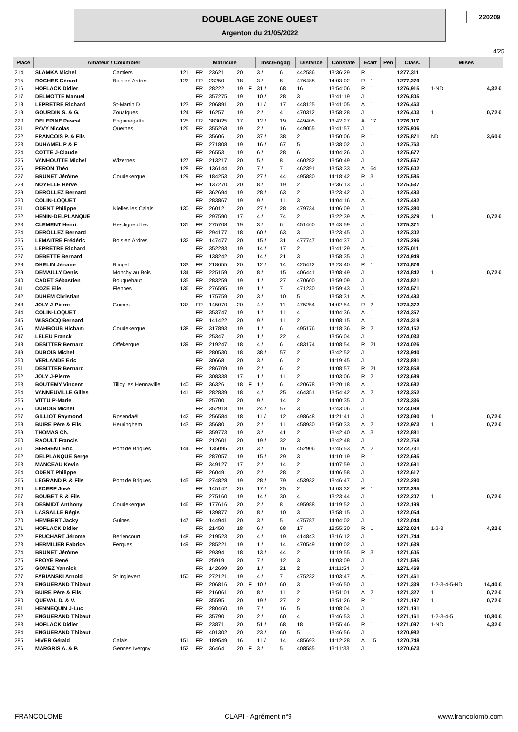DOUBLAGE ZONE OUEST
Argenton du 21/05/2022
220209
4/25
| Place | Amateur / Colombier | | | Matricule | | | | Insc/Engag | | Distance | Constaté | Ecart | | Pén | Class. | Mises | |
| --- | --- | --- | --- | --- | --- | --- | --- | --- | --- | --- | --- | --- | --- | --- | --- | --- | --- |
| 214 | SLAMKA Michel | Camiers | 121 | FR | 23621 | 20 | | 3 / | 6 | 442586 | 13:36:29 | R | 1 | | 1277,311 | | |
| 215 | ROCHES Gérard | Bois en Ardres | 122 | FR | 23250 | 18 | | 3 / | 8 | 476488 | 14:03:02 | R | 1 | | 1277,279 | | |
| 216 | HOFLACK Didier | | | FR | 28222 | 19 | F | 31 / | 68 | 16 | 13:54:06 | R | 1 | | 1276,915 | 1-ND | 4,32 € |
| 217 | DELMOTTE Manuel | | | FR | 357275 | 19 | | 10 / | 28 | 3 | 13:41:19 | J | | | 1276,805 | | |
| 218 | LEPRETRE Richard | St-Martin D | 123 | FR | 206891 | 20 | | 11 / | 17 | 448125 | 13:41:05 | A | 1 | | 1276,463 | | |
| 219 | GOURDIN S. & G. | Zouafques | 124 | FR | 16257 | 19 | | 2 / | 4 | 470312 | 13:58:28 | J | | | 1276,403 | 1 | 0,72 € |
| 220 | DELEPINE Pascal | Enguinegatte | 125 | FR | 383025 | 17 | | 12 / | 19 | 449405 | 13:42:27 | A | 17 | | 1276,117 | | |
| 221 | PAVY Nicolas | Quernes | 126 | FR | 355268 | 19 | | 2 / | 16 | 449055 | 13:41:57 | J | | | 1275,906 | | |
| 222 | FRANCOIS P. & Fils | | | FR | 35606 | 20 | | 37 / | 38 | 2 | 13:50:06 | R | 1 | | 1275,871 | ND | 3,60 € |
| 223 | DUHAMEL P & F | | | FR | 271808 | 19 | | 16 / | 67 | 5 | 13:38:02 | J | | | 1275,763 | | |
| 224 | COTTE J-Claude | | | FR | 26553 | 19 | | 6 / | 28 | 6 | 14:04:26 | J | | | 1275,677 | | |
| 225 | VANHOUTTE Michel | Wizernes | 127 | FR | 213217 | 20 | | 5 / | 8 | 460282 | 13:50:49 | J | | | 1275,667 | | |
| 226 | PERON Théo | | 128 | FR | 136144 | 20 | | 7 / | 7 | 462391 | 13:53:33 | A | 64 | | 1275,602 | | |
| 227 | BRUNET Jérôme | Coudekerque | 129 | FR | 184253 | 20 | | 27 / | 44 | 495880 | 14:18:42 | R | 3 | | 1275,585 | | |
| 228 | NOYELLE Hervé | | | FR | 137270 | 20 | | 8 / | 19 | 2 | 13:36:13 | J | | | 1275,537 | | |
| 229 | DEROLLEZ Bernard | | | FR | 362694 | 19 | | 28 / | 63 | 2 | 13:23:42 | J | | | 1275,493 | | |
| 230 | COLIN-LOQUET | | | FR | 283867 | 19 | | 9 / | 11 | 3 | 14:04:16 | A | 1 | | 1275,492 | | |
| 231 | ODENT Philippe | Nielles les Calais | 130 | FR | 26012 | 20 | | 27 / | 28 | 479734 | 14:06:09 | J | | | 1275,380 | | |
| 232 | HENIN-DELPLANQUE | | | FR | 297590 | 17 | | 4 / | 74 | 2 | 13:22:39 | A | 1 | | 1275,379 | 1 | 0,72 € |
| 233 | CLEMENT Henri | Hesdigneul les | 131 | FR | 275708 | 19 | | 3 / | 6 | 451460 | 13:43:59 | J | | | 1275,371 | | |
| 234 | DEROLLEZ Bernard | | | FR | 294177 | 18 | | 60 / | 63 | 3 | 13:23:45 | J | | | 1275,302 | | |
| 235 | LEMAITRE Frédéric | Bois en Ardres | 132 | FR | 147477 | 20 | | 15 / | 31 | 477747 | 14:04:37 | J | | | 1275,296 | | |
| 236 | LEPRETRE Richard | | | FR | 352283 | 19 | | 14 / | 17 | 2 | 13:41:29 | A | 1 | | 1275,011 | | |
| 237 | DEBETTE Bernard | | | FR | 138242 | 20 | | 14 / | 21 | 3 | 13:58:35 | J | | | 1274,949 | | |
| 238 | DHELIN Jérome | Blingel | 133 | FR | 218655 | 20 | | 12 / | 14 | 425412 | 13:23:40 | R | 1 | | 1274,876 | | |
| 239 | DEMAILLY Denis | Monchy au Bois | 134 | FR | 225159 | 20 | | 8 / | 15 | 406441 | 13:08:49 | J | | | 1274,842 | 1 | 0,72 € |
| 240 | CADET Sébastien | Bouquehaut | 135 | FR | 283259 | 19 | | 1 / | 27 | 470600 | 13:59:09 | J | | | 1274,821 | | |
| 241 | COZE Elie | Fiennes | 136 | FR | 276595 | 19 | | 1 / | 7 | 471230 | 13:59:43 | J | | | 1274,571 | | |
| 242 | DUHEM Christian | | | FR | 175759 | 20 | | 3 / | 10 | 5 | 13:58:31 | A | 1 | | 1274,493 | | |
| 243 | JOLY J-Pierre | Guines | 137 | FR | 145070 | 20 | | 4 / | 11 | 475254 | 14:02:54 | R | 2 | | 1274,372 | | |
| 244 | COLIN-LOQUET | | | FR | 353747 | 19 | | 1 / | 11 | 4 | 14:04:36 | A | 1 | | 1274,357 | | |
| 245 | WISSOCQ Bernard | | | FR | 141422 | 20 | | 9 / | 11 | 2 | 14:08:15 | A | 1 | | 1274,319 | | |
| 246 | MAHBOUB Hicham | Coudekerque | 138 | FR | 317893 | 19 | | 1 / | 6 | 495176 | 14:18:36 | R | 2 | | 1274,152 | | |
| 247 | LELEU Franck | | | FR | 25347 | 20 | | 1 / | 22 | 4 | 13:56:04 | J | | | 1274,033 | | |
| 248 | DESITTER Bernard | Offekerque | 139 | FR | 219247 | 18 | | 4 / | 6 | 483174 | 14:08:54 | R | 21 | | 1274,026 | | |
| 249 | DUBOIS Michel | | | FR | 280530 | 18 | | 38 / | 57 | 2 | 13:42:52 | J | | | 1273,940 | | |
| 250 | VERLANDE Eric | | | FR | 30668 | 20 | | 3 / | 6 | 2 | 14:19:45 | J | | | 1273,881 | | |
| 251 | DESITTER Bernard | | | FR | 286709 | 19 | | 2 / | 6 | 2 | 14:08:57 | R | 21 | | 1273,858 | | |
| 252 | JOLY J-Pierre | | | FR | 308338 | 17 | | 1 / | 11 | 2 | 14:03:06 | R | 2 | | 1273,689 | | |
| 253 | BOUTEMY Vincent | Tilloy les Hermaville | 140 | FR | 36326 | 18 | F | 1 / | 6 | 420678 | 13:20:18 | A | 1 | | 1273,682 | | |
| 254 | VANNEUVILLE Gilles | | 141 | FR | 282839 | 18 | | 4 / | 25 | 464351 | 13:54:42 | A | 2 | | 1273,352 | | |
| 255 | VITTU P-Marie | | | FR | 25700 | 20 | | 9 / | 14 | 2 | 14:00:35 | J | | | 1273,336 | | |
| 256 | DUBOIS Michel | | | FR | 352918 | 19 | | 24 / | 57 | 3 | 13:43:06 | J | | | 1273,098 | | |
| 257 | GILLIOT Raymond | Rosendaël | 142 | FR | 256584 | 18 | | 11 / | 12 | 498648 | 14:21:41 | J | | | 1273,090 | 1 | 0,72 € |
| 258 | BUIRE Père & Fils | Heuringhem | 143 | FR | 35680 | 20 | | 2 / | 11 | 458930 | 13:50:33 | A | 2 | | 1272,973 | 1 | 0,72 € |
| 259 | THOMAS Ch. | | | FR | 359773 | 19 | | 3 / | 41 | 2 | 13:42:40 | A | 3 | | 1272,881 | | |
| 260 | RAOULT Francis | | | FR | 212601 | 20 | | 19 / | 32 | 3 | 13:42:48 | J | | | 1272,758 | | |
| 261 | SERGENT Eric | Pont de Briques | 144 | FR | 135095 | 20 | | 3 / | 16 | 452906 | 13:45:53 | A | 2 | | 1272,731 | | |
| 262 | DELPLANQUE Serge | | | FR | 287057 | 19 | | 15 / | 29 | 3 | 14:10:19 | R | 1 | | 1272,695 | | |
| 263 | MANCEAU Kevin | | | FR | 349127 | 17 | | 2 / | 14 | 2 | 14:07:59 | J | | | 1272,691 | | |
| 264 | ODENT Philippe | | | FR | 26049 | 20 | | 2 / | 28 | 2 | 14:06:58 | J | | | 1272,617 | | |
| 265 | LEGRAND P. & Fils | Pont de Briques | 145 | FR | 274828 | 19 | | 28 / | 79 | 453932 | 13:46:47 | J | | | 1272,290 | | |
| 266 | LECERF José | | | FR | 145142 | 20 | | 17 / | 25 | 2 | 14:03:32 | R | 1 | | 1272,285 | | |
| 267 | BOUBET P. & Fils | | | FR | 275160 | 19 | | 14 / | 30 | 4 | 13:23:44 | J | | | 1272,207 | 1 | 0,72 € |
| 268 | DESMIDT Anthony | Coudekerque | 146 | FR | 177616 | 20 | | 2 / | 8 | 495988 | 14:19:52 | J | | | 1272,199 | | |
| 269 | LASSALLE Régis | | | FR | 139877 | 20 | | 8 / | 10 | 3 | 13:58:15 | J | | | 1272,054 | | |
| 270 | HEMBERT Jacky | Guines | 147 | FR | 144941 | 20 | | 3 / | 5 | 475787 | 14:04:02 | J | | | 1272,044 | | |
| 271 | HOFLACK Didier | | | FR | 21450 | 18 | | 6 / | 68 | 17 | 13:55:30 | R | 1 | | 1272,024 | 1-2-3 | 4,32 € |
| 272 | FRUCHART Jérome | Berlencourt | 148 | FR | 219523 | 20 | | 4 / | 19 | 414843 | 13:16:12 | J | | | 1271,744 | | |
| 273 | HERMILIER Fabrice | Ferques | 149 | FR | 285221 | 19 | | 1 / | 14 | 470549 | 14:00:02 | J | | | 1271,639 | | |
| 274 | BRUNET Jérôme | | | FR | 29394 | 18 | | 13 / | 44 | 2 | 14:19:55 | R | 3 | | 1271,605 | | |
| 275 | FROYE René | | | FR | 25919 | 20 | | 7 / | 12 | 3 | 14:03:09 | J | | | 1271,585 | | |
| 276 | GOMEZ Yannick | | | FR | 142699 | 20 | | 1 / | 21 | 2 | 14:11:54 | J | | | 1271,469 | | |
| 277 | FABIANSKI Arnold | St Inglevert | 150 | FR | 272121 | 19 | | 4 / | 7 | 475232 | 14:03:47 | A | 1 | | 1271,461 | | |
| 278 | ENGUERAND Thibaut | | | FR | 206816 | 20 | F | 10 / | 60 | 3 | 13:46:50 | J | | | 1271,339 | 1-2-3-4-5-ND | 14,40 € |
| 279 | BUIRE Père & Fils | | | FR | 216061 | 20 | | 8 / | 11 | 2 | 13:51:01 | A | 2 | | 1271,327 | 1 | 0,72 € |
| 280 | QUEVAL D. & V. | | | FR | 35595 | 20 | | 19 / | 27 | 2 | 13:51:26 | R | 1 | | 1271,197 | 1 | 0,72 € |
| 281 | HENNEQUIN J-Luc | | | FR | 280460 | 19 | | 7 / | 16 | 5 | 14:08:04 | J | | | 1271,191 | | |
| 282 | ENGUERAND Thibaut | | | FR | 35790 | 20 | | 2 / | 60 | 4 | 13:46:53 | J | | | 1271,161 | 1-2-3-4-5 | 10,80 € |
| 283 | HOFLACK Didier | | | FR | 23871 | 20 | | 51 / | 68 | 18 | 13:55:46 | R | 1 | | 1271,097 | 1-ND | 4,32 € |
| 284 | ENGUERAND Thibaut | | | FR | 401302 | 20 | | 23 / | 60 | 5 | 13:46:56 | J | | | 1270,982 | | |
| 285 | HIVER Gérald | Calais | 151 | FR | 189549 | 16 | | 11 / | 14 | 485693 | 14:12:28 | A | 15 | | 1270,748 | | |
| 286 | MARGRIS A. & P. | Gennes Ivergny | 152 | FR | 36464 | 20 | F | 3 / | 5 | 408585 | 13:11:33 | J | | | 1270,673 | | |
FRANCOLOMB CLAPI - Agrément n°9 www.francolomb.com